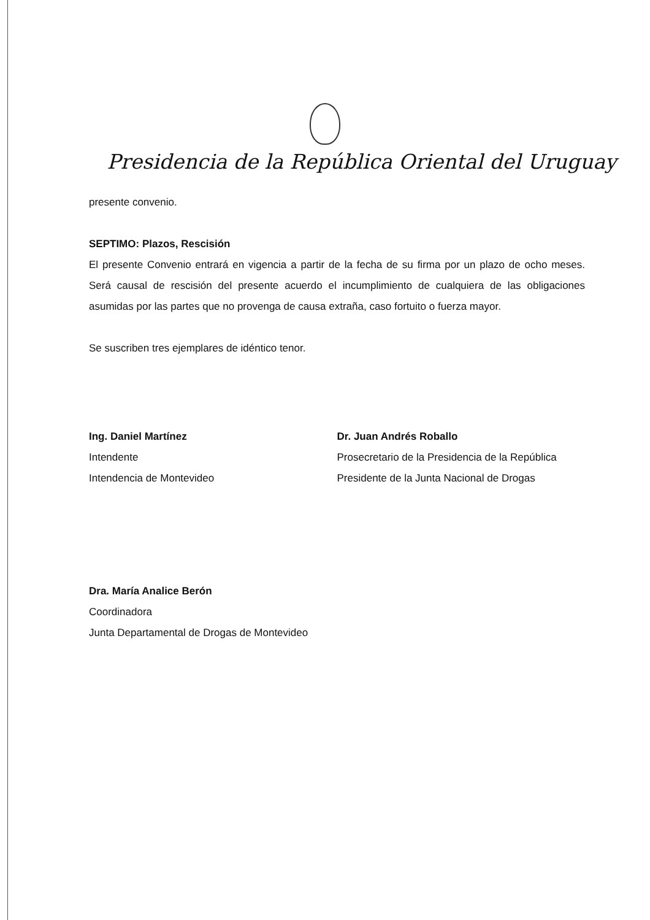Presidencia de la República Oriental del Uruguay
presente convenio.
SEPTIMO: Plazos, Rescisión
El presente Convenio entrará en vigencia a partir de la fecha de su firma por un plazo de ocho meses. Será causal de rescisión del presente acuerdo el incumplimiento de cualquiera de las obligaciones asumidas por las partes que no provenga de causa extraña, caso fortuito o fuerza mayor.
Se suscriben tres ejemplares de idéntico tenor.
Ing. Daniel Martínez
Intendente
Intendencia de Montevideo
Dr. Juan Andrés Roballo
Prosecretario de la Presidencia de la República
Presidente de la Junta Nacional de Drogas
Dra. María Analice Berón
Coordinadora
Junta Departamental de Drogas de Montevideo